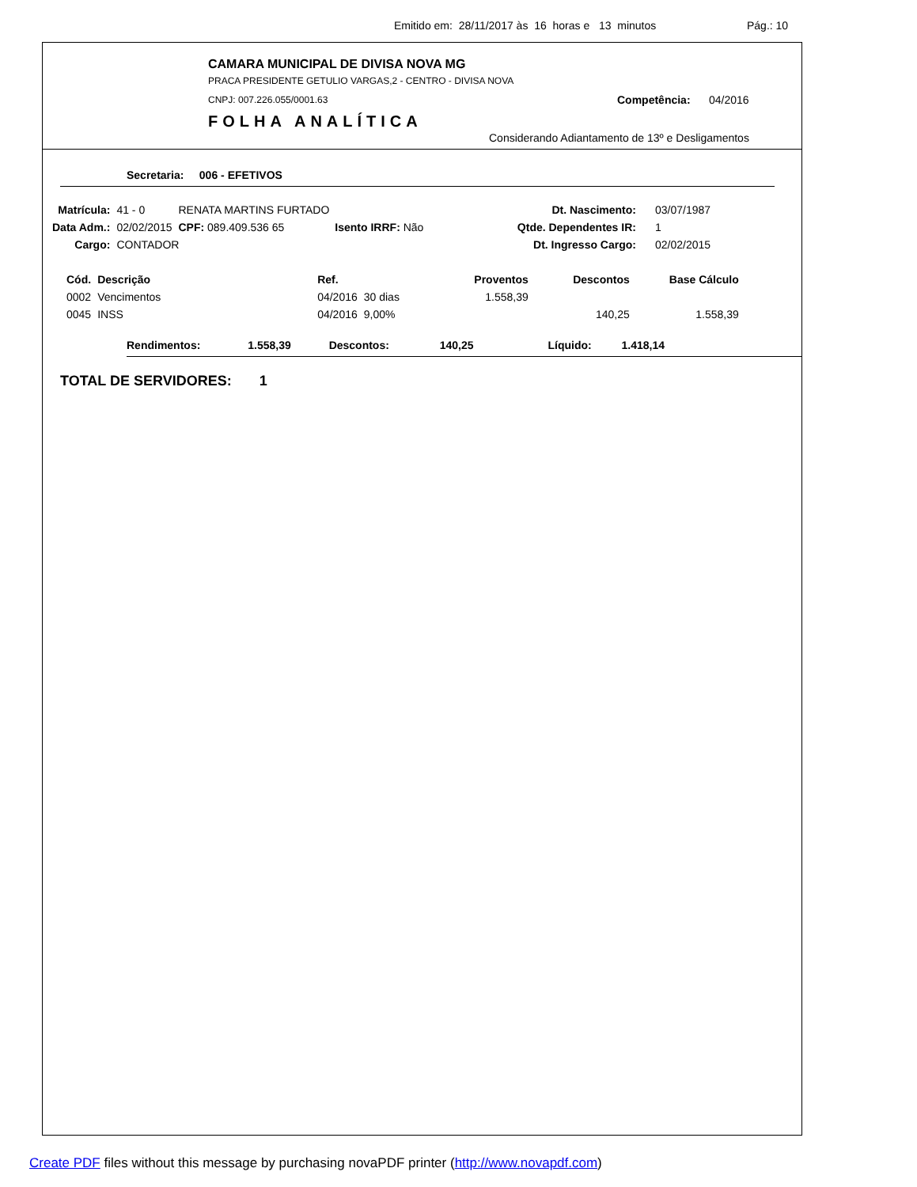Emitido em: 28/11/2017 às 16 horas e 13 minutos Pág.: 10
CAMARA MUNICIPAL DE DIVISA NOVA MG
PRACA PRESIDENTE GETULIO VARGAS,2 - CENTRO - DIVISA NOVA
CNPJ: 007.226.055/0001.63 Competência: 04/2016
FOLHA ANALÍTICA
Considerando Adiantamento de 13º e Desligamentos
Secretaria: 006 - EFETIVOS
| Matrícula: | 41 - 0 | RENATA MARTINS FURTADO | | | Dt. Nascimento: | 03/07/1987 |
| Data Adm.: | 02/02/2015 | CPF: 089.409.536 65 | Isento IRRF: Não | | Qtde. Dependentes IR: | 1 |
| Cargo: | CONTADOR | | | | Dt. Ingresso Cargo: | 02/02/2015 |
| Cód. | Descrição | Ref. | | Proventos | Descontos | Base Cálculo |
| --- | --- | --- | --- | --- | --- | --- |
| 0002 | Vencimentos | 04/2016 | 30 dias | 1.558,39 | | |
| 0045 | INSS | 04/2016 | 9,00% | | 140,25 | 1.558,39 |
Rendimentos: 1.558,39 Descontos: 140,25 Líquido: 1.418,14
TOTAL DE SERVIDORES: 1
Create PDF files without this message by purchasing novaPDF printer (http://www.novapdf.com)